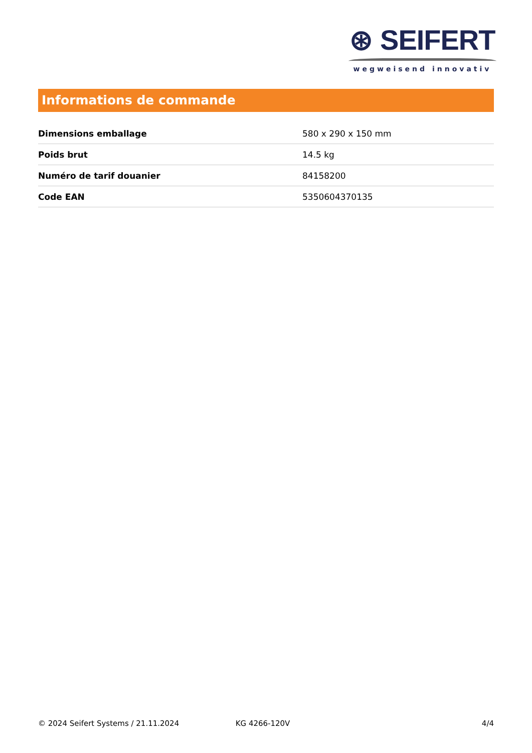⊛ SEIFERT
wegweisend innovativ
Informations de commande
| Dimensions emballage | 580 x 290 x 150 mm |
| Poids brut | 14.5 kg |
| Numéro de tarif douanier | 84158200 |
| Code EAN | 5350604370135 |
© 2024 Seifert Systems / 21.11.2024 KG 4266-120V 4/4